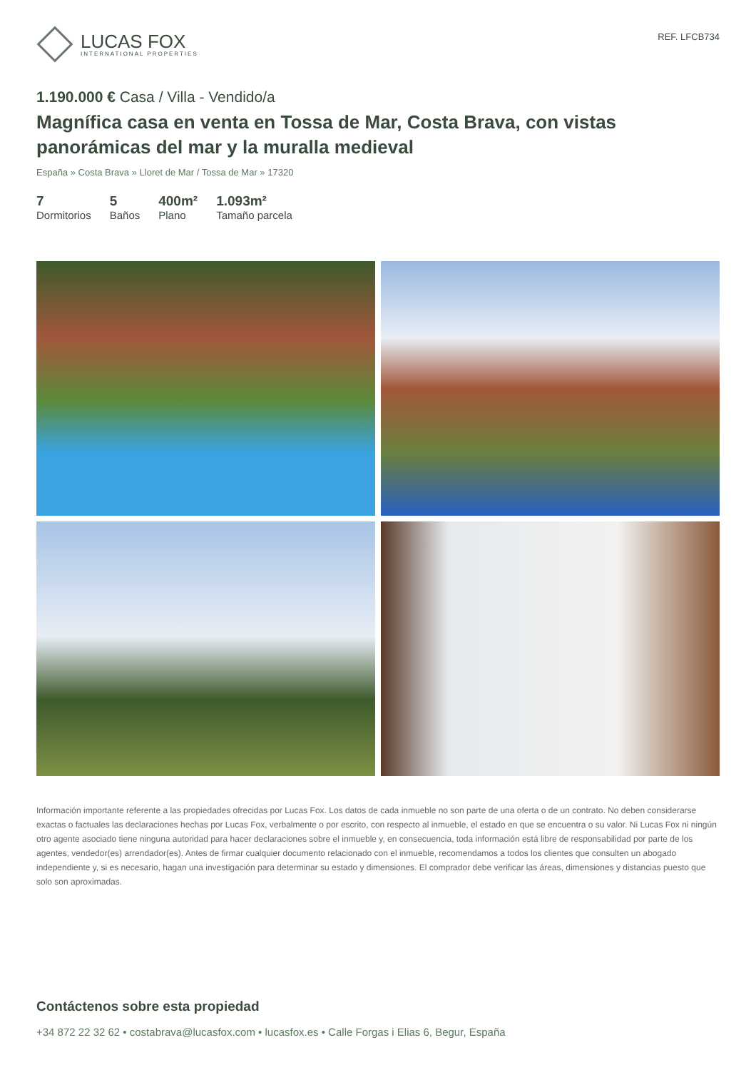LUCAS FOX
INTERNATIONAL PROPERTIES
REF. LFCB734
1.190.000 € Casa / Villa - Vendido/a
Magnífica casa en venta en Tossa de Mar, Costa Brava, con vistas panorámicas del mar y la muralla medieval
España » Costa Brava » Lloret de Mar / Tossa de Mar » 17320
7
Dormitorios
5
Baños
400m²
Plano
1.093m²
Tamaño parcela
Información importante referente a las propiedades ofrecidas por Lucas Fox. Los datos de cada inmueble no son parte de una oferta o de un contrato. No deben considerarse exactas o factuales las declaraciones hechas por Lucas Fox, verbalmente o por escrito, con respecto al inmueble, el estado en que se encuentra o su valor. Ni Lucas Fox ni ningún otro agente asociado tiene ninguna autoridad para hacer declaraciones sobre el inmueble y, en consecuencia, toda información está libre de responsabilidad por parte de los agentes, vendedor(es) arrendador(es). Antes de firmar cualquier documento relacionado con el inmueble, recomendamos a todos los clientes que consulten un abogado independiente y, si es necesario, hagan una investigación para determinar su estado y dimensiones. El comprador debe verificar las áreas, dimensiones y distancias puesto que solo son aproximadas.
Contáctenos sobre esta propiedad
+34 872 22 32 62 • costabrava@lucasfox.com • lucasfox.es • Calle Forgas i Elias 6, Begur, España